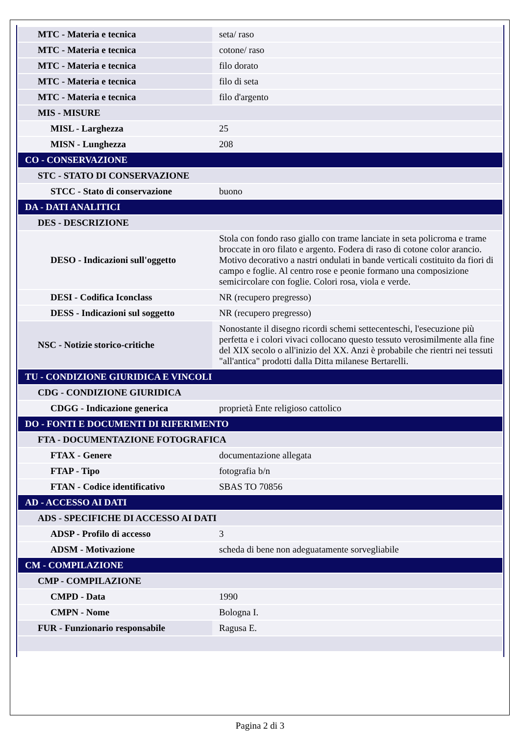| MTC - Materia e tecnica | seta/ raso |
| MTC - Materia e tecnica | cotone/ raso |
| MTC - Materia e tecnica | filo dorato |
| MTC - Materia e tecnica | filo di seta |
| MTC - Materia e tecnica | filo d'argento |
| MIS - MISURE | |
| MISL - Larghezza | 25 |
| MISN - Lunghezza | 208 |
| CO - CONSERVAZIONE | |
| STC - STATO DI CONSERVAZIONE | |
| STCC - Stato di conservazione | buono |
| DA - DATI ANALITICI | |
| DES - DESCRIZIONE | |
| DESO - Indicazioni sull'oggetto | Stola con fondo raso giallo con trame lanciate in seta policroma e trame broccate in oro filato e argento. Fodera di raso di cotone color arancio. Motivo decorativo a nastri ondulati in bande verticali costituito da fiori di campo e foglie. Al centro rose e peonie formano una composizione semicircolare con foglie. Colori rosa, viola e verde. |
| DESI - Codifica Iconclass | NR (recupero pregresso) |
| DESS - Indicazioni sul soggetto | NR (recupero pregresso) |
| NSC - Notizie storico-critiche | Nonostante il disegno ricordi schemi settecenteschi, l'esecuzione più perfetta e i colori vivaci collocano questo tessuto verosimilmente alla fine del XIX secolo o all'inizio del XX. Anzi è probabile che rientri nei tessuti "all'antica" prodotti dalla Ditta milanese Bertarelli. |
| TU - CONDIZIONE GIURIDICA E VINCOLI | |
| CDG - CONDIZIONE GIURIDICA | |
| CDGG - Indicazione generica | proprietà Ente religioso cattolico |
| DO - FONTI E DOCUMENTI DI RIFERIMENTO | |
| FTA - DOCUMENTAZIONE FOTOGRAFICA | |
| FTAX - Genere | documentazione allegata |
| FTAP - Tipo | fotografia b/n |
| FTAN - Codice identificativo | SBAS TO 70856 |
| AD - ACCESSO AI DATI | |
| ADS - SPECIFICHE DI ACCESSO AI DATI | |
| ADSP - Profilo di accesso | 3 |
| ADSM - Motivazione | scheda di bene non adeguatamente sorvegliabile |
| CM - COMPILAZIONE | |
| CMP - COMPILAZIONE | |
| CMPD - Data | 1990 |
| CMPN - Nome | Bologna I. |
| FUR - Funzionario responsabile | Ragusa E. |
Pagina 2 di 3